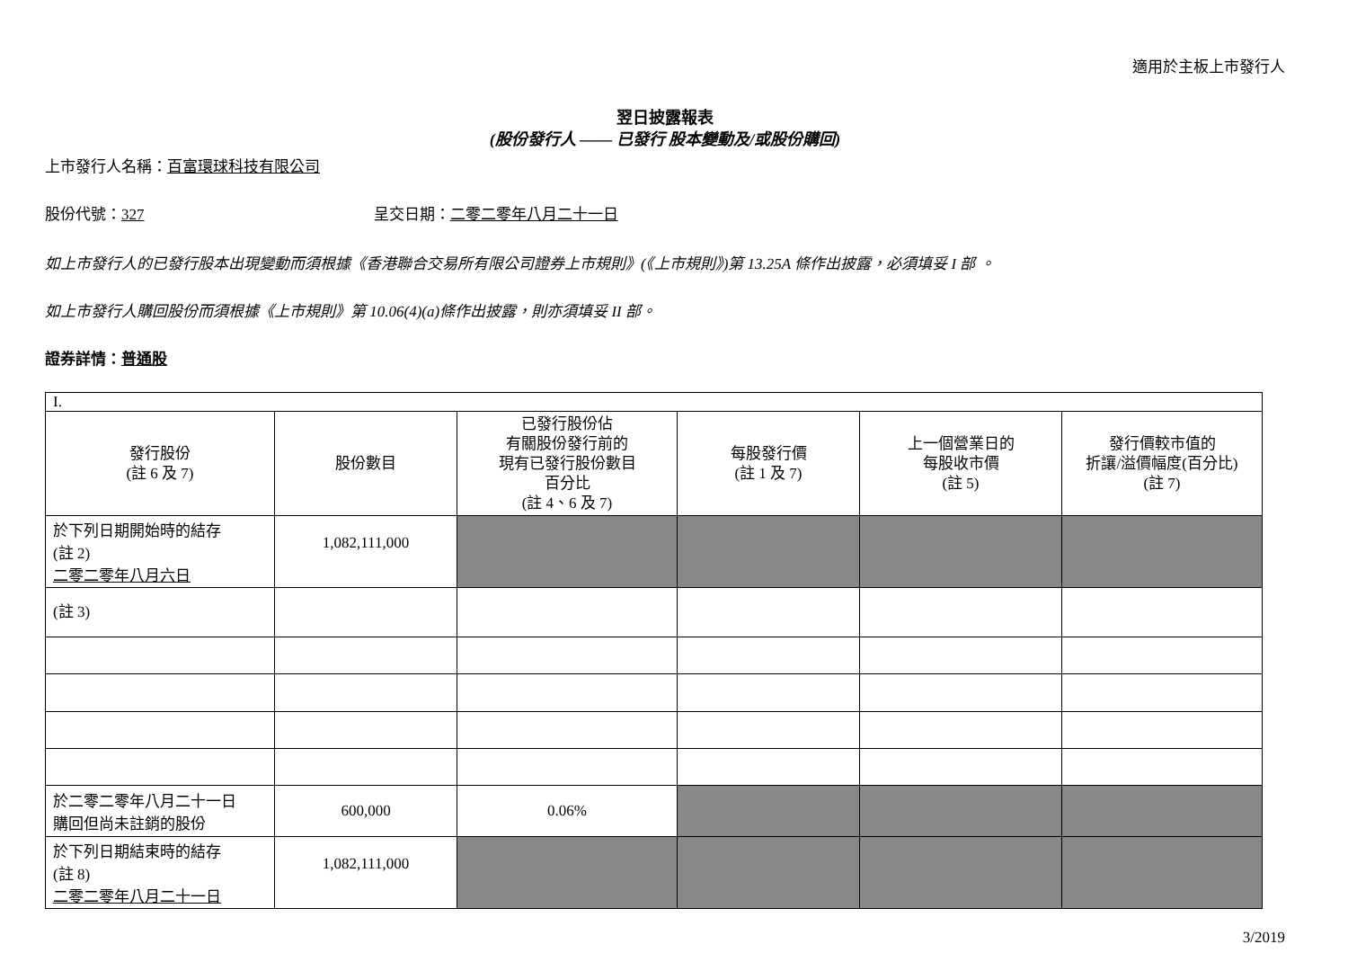適用於主板上市發行人
翌日披露報表
(股份發行人 —— 已發行 股本變動及/或股份購回)
上市發行人名稱：百富環球科技有限公司
股份代號：327 呈交日期：二零二零年八月二十一日
如上市發行人的已發行股本出現變動而須根據《香港聯合交易所有限公司證券上市規則》(《上市規則》)第 13.25A 條作出披露，必須填妥 I 部 。
如上市發行人購回股份而須根據《上市規則》第 10.06(4)(a)條作出披露，則亦須填妥 II 部。
證券詳情：普通股
| I. | | | | | |
| 發行股份 (註 6 及 7) | 股份數目 | 已發行股份佔 有關股份發行前的 現有已發行股份數目 百分比 (註 4、6 及 7) | 每股發行價 (註 1 及 7) | 上一個營業日的 每股收市價 (註 5) | 發行價較市值的 折讓/溢價幅度(百分比) (註 7) |
| 於下列日期開始時的結存 (註 2) 二零二零年八月六日 | 1,082,111,000 | | | | |
| (註 3) | | | | | |
| 於二零二零年八月二十一日 購回但尚未註銷的股份 | 600,000 | 0.06% | | | |
| 於下列日期結束時的結存 (註 8) 二零二零年八月二十一日 | 1,082,111,000 | | | | |
3/2019